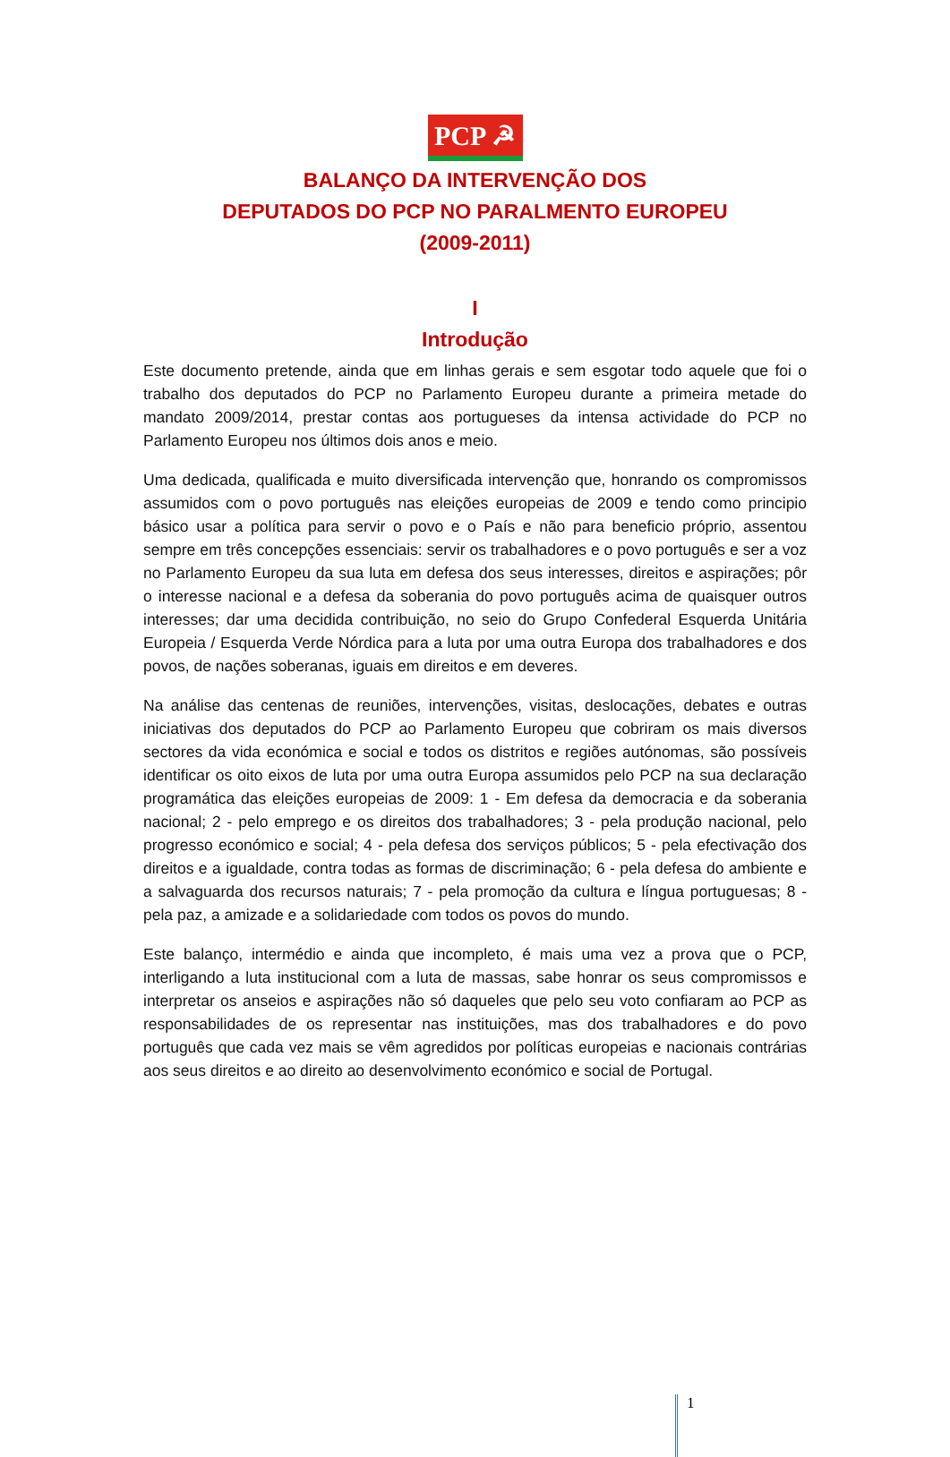PCP ☭
BALANÇO DA INTERVENÇÃO DOS
DEPUTADOS DO PCP NO PARALMENTO EUROPEU
(2009-2011)
I
Introdução
Este documento pretende, ainda que em linhas gerais e sem esgotar todo aquele que foi o trabalho dos deputados do PCP no Parlamento Europeu durante a primeira metade do mandato 2009/2014, prestar contas aos portugueses da intensa actividade do PCP no Parlamento Europeu nos últimos dois anos e meio.
Uma dedicada, qualificada e muito diversificada intervenção que, honrando os compromissos assumidos com o povo português nas eleições europeias de 2009 e tendo como principio básico usar a política para servir o povo e o País e não para beneficio próprio, assentou sempre em três concepções essenciais: servir os trabalhadores e o povo português e ser a voz no Parlamento Europeu da sua luta em defesa dos seus interesses, direitos e aspirações; pôr o interesse nacional e a defesa da soberania do povo português acima de quaisquer outros interesses; dar uma decidida contribuição, no seio do Grupo Confederal Esquerda Unitária Europeia / Esquerda Verde Nórdica para a luta por uma outra Europa dos trabalhadores e dos povos, de nações soberanas, iguais em direitos e em deveres.
Na análise das centenas de reuniões, intervenções, visitas, deslocações, debates e outras iniciativas dos deputados do PCP ao Parlamento Europeu que cobriram os mais diversos sectores da vida económica e social e todos os distritos e regiões autónomas, são possíveis identificar os oito eixos de luta por uma outra Europa assumidos pelo PCP na sua declaração programática das eleições europeias de 2009: 1 - Em defesa da democracia e da soberania nacional; 2 - pelo emprego e os direitos dos trabalhadores; 3 - pela produção nacional, pelo progresso económico e social; 4 - pela defesa dos serviços públicos; 5 - pela efectivação dos direitos e a igualdade, contra todas as formas de discriminação; 6 - pela defesa do ambiente e a salvaguarda dos recursos naturais; 7 - pela promoção da cultura e língua portuguesas; 8 - pela paz, a amizade e a solidariedade com todos os povos do mundo.
Este balanço, intermédio e ainda que incompleto, é mais uma vez a prova que o PCP, interligando a luta institucional com a luta de massas, sabe honrar os seus compromissos e interpretar os anseios e aspirações não só daqueles que pelo seu voto confiaram ao PCP as responsabilidades de os representar nas instituições, mas dos trabalhadores e do povo português que cada vez mais se vêm agredidos por políticas europeias e nacionais contrárias aos seus direitos e ao direito ao desenvolvimento económico e social de Portugal.
1